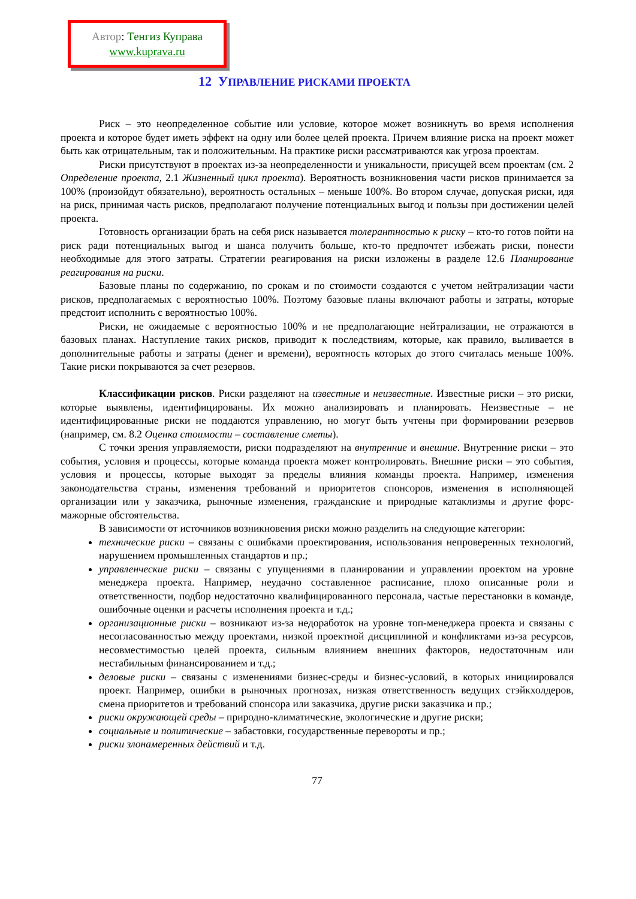Автор: Тенгиз Куправа
www.kuprava.ru
12 УПРАВЛЕНИЕ РИСКАМИ ПРОЕКТА
Риск – это неопределенное событие или условие, которое может возникнуть во время исполнения проекта и которое будет иметь эффект на одну или более целей проекта. Причем влияние риска на проект может быть как отрицательным, так и положительным. На практике риски рассматриваются как угроза проектам.
Риски присутствуют в проектах из-за неопределенности и уникальности, присущей всем проектам (см. 2 Определение проекта, 2.1 Жизненный цикл проекта). Вероятность возникновения части рисков принимается за 100% (произойдут обязательно), вероятность остальных – меньше 100%. Во втором случае, допуская риски, идя на риск, принимая часть рисков, предполагают получение потенциальных выгод и пользы при достижении целей проекта.
Готовность организации брать на себя риск называется толерантностью к риску – кто-то готов пойти на риск ради потенциальных выгод и шанса получить больше, кто-то предпочтет избежать риски, понести необходимые для этого затраты. Стратегии реагирования на риски изложены в разделе 12.6 Планирование реагирования на риски.
Базовые планы по содержанию, по срокам и по стоимости создаются с учетом нейтрализации части рисков, предполагаемых с вероятностью 100%. Поэтому базовые планы включают работы и затраты, которые предстоит исполнить с вероятностью 100%.
Риски, не ожидаемые с вероятностью 100% и не предполагающие нейтрализации, не отражаются в базовых планах. Наступление таких рисков, приводит к последствиям, которые, как правило, выливается в дополнительные работы и затраты (денег и времени), вероятность которых до этого считалась меньше 100%. Такие риски покрываются за счет резервов.
Классификации рисков. Риски разделяют на известные и неизвестные. Известные риски – это риски, которые выявлены, идентифицированы. Их можно анализировать и планировать. Неизвестные – не идентифицированные риски не поддаются управлению, но могут быть учтены при формировании резервов (например, см. 8.2 Оценка стоимости – составление сметы).
С точки зрения управляемости, риски подразделяют на внутренние и внешние. Внутренние риски – это события, условия и процессы, которые команда проекта может контролировать. Внешние риски – это события, условия и процессы, которые выходят за пределы влияния команды проекта. Например, изменения законодательства страны, изменения требований и приоритетов спонсоров, изменения в исполняющей организации или у заказчика, рыночные изменения, гражданские и природные катаклизмы и другие форс-мажорные обстоятельства.
В зависимости от источников возникновения риски можно разделить на следующие категории:
технические риски – связаны с ошибками проектирования, использования непроверенных технологий, нарушением промышленных стандартов и пр.;
управленческие риски – связаны с упущениями в планировании и управлении проектом на уровне менеджера проекта. Например, неудачно составленное расписание, плохо описанные роли и ответственности, подбор недостаточно квалифицированного персонала, частые перестановки в команде, ошибочные оценки и расчеты исполнения проекта и т.д.;
организационные риски – возникают из-за недоработок на уровне топ-менеджера проекта и связаны с несогласованностью между проектами, низкой проектной дисциплиной и конфликтами из-за ресурсов, несовместимостью целей проекта, сильным влиянием внешних факторов, недостаточным или нестабильным финансированием и т.д.;
деловые риски – связаны с изменениями бизнес-среды и бизнес-условий, в которых инициировался проект. Например, ошибки в рыночных прогнозах, низкая ответственность ведущих стэйкхолдеров, смена приоритетов и требований спонсора или заказчика, другие риски заказчика и пр.;
риски окружающей среды – природно-климатические, экологические и другие риски;
социальные и политические – забастовки, государственные перевороты и пр.;
риски злонамеренных действий и т.д.
77